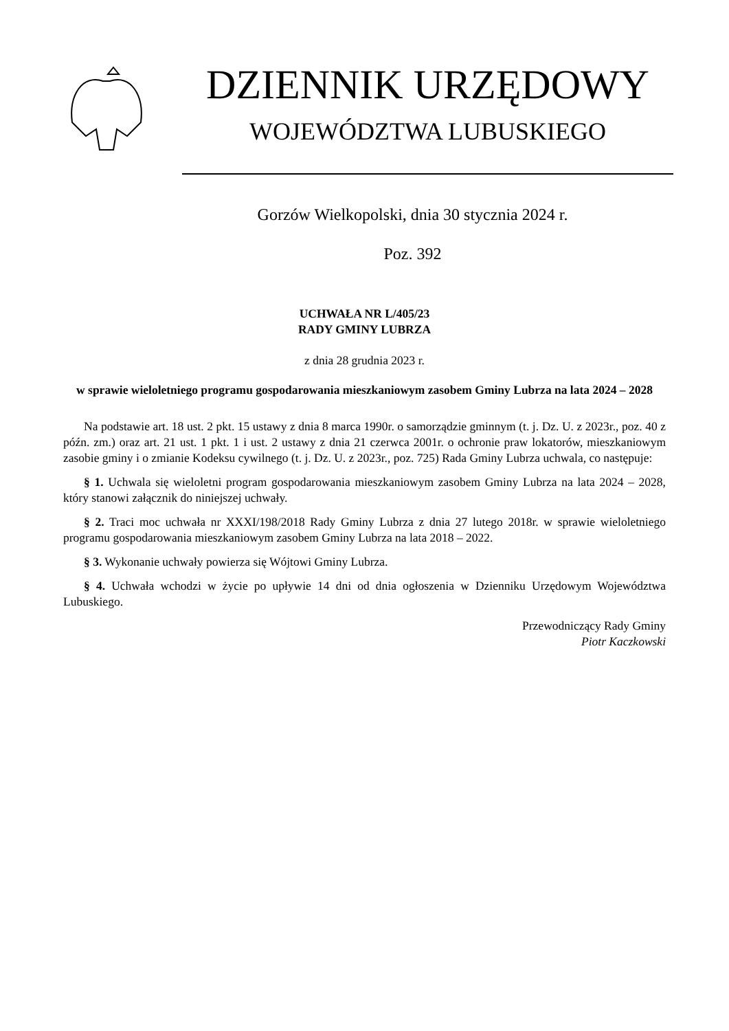DZIENNIK URZĘDOWY
WOJEWÓDZTWA LUBUSKIEGO
Gorzów Wielkopolski, dnia 30 stycznia 2024 r.
Poz. 392
UCHWAŁA NR L/405/23
RADY GMINY LUBRZA
z dnia 28 grudnia 2023 r.
w sprawie wieloletniego programu gospodarowania mieszkaniowym zasobem Gminy Lubrza na lata 2024 – 2028
Na podstawie art. 18 ust. 2 pkt. 15 ustawy z dnia 8 marca 1990r. o samorządzie gminnym (t. j. Dz. U. z 2023r., poz. 40 z późn. zm.) oraz art. 21 ust. 1 pkt. 1 i ust. 2 ustawy z dnia 21 czerwca 2001r. o ochronie praw lokatorów, mieszkaniowym zasobie gminy i o zmianie Kodeksu cywilnego (t. j. Dz. U. z 2023r., poz. 725) Rada Gminy Lubrza uchwala, co następuje:
§ 1. Uchwala się wieloletni program gospodarowania mieszkaniowym zasobem Gminy Lubrza na lata 2024 – 2028, który stanowi załącznik do niniejszej uchwały.
§ 2. Traci moc uchwała nr XXXI/198/2018 Rady Gminy Lubrza z dnia 27 lutego 2018r. w sprawie wieloletniego programu gospodarowania mieszkaniowym zasobem Gminy Lubrza na lata 2018 – 2022.
§ 3. Wykonanie uchwały powierza się Wójtowi Gminy Lubrza.
§ 4. Uchwała wchodzi w życie po upływie 14 dni od dnia ogłoszenia w Dzienniku Urzędowym Województwa Lubuskiego.
Przewodniczący Rady Gminy
Piotr Kaczkowski